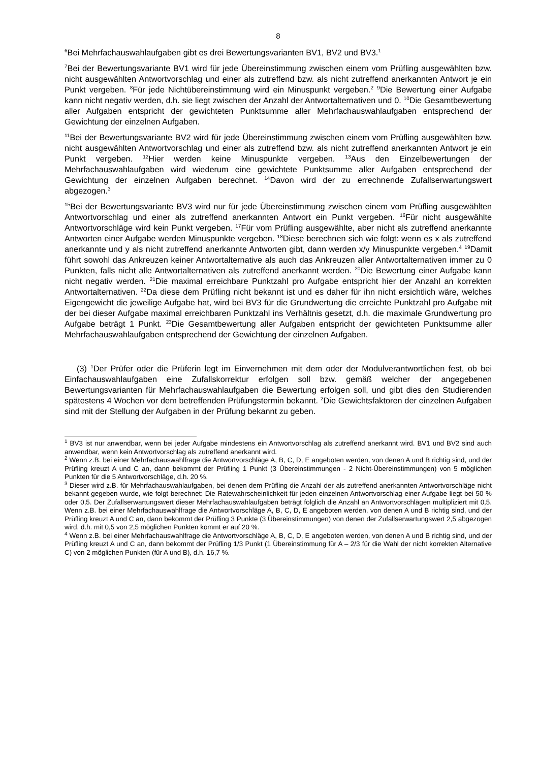8
<sup>6</sup> Bei Mehrfachauswahlaufgaben gibt es drei Bewertungsvarianten BV1, BV2 und BV3.<sup>1</sup>
<sup>7</sup> Bei der Bewertungsvariante BV1 wird für jede Übereinstimmung zwischen einem vom Prüfling ausgewählten bzw. nicht ausgewählten Antwortvorschlag und einer als zutreffend bzw. als nicht zutreffend anerkannten Antwort je ein Punkt vergeben. <sup>8</sup>Für jede Nichtübereinstimmung wird ein Minuspunkt vergeben.<sup>2</sup> <sup>9</sup>Die Bewertung einer Aufgabe kann nicht negativ werden, d.h. sie liegt zwischen der Anzahl der Antwortalternativen und 0. <sup>10</sup>Die Gesamtbewertung aller Aufgaben entspricht der gewichteten Punktsumme aller Mehrfachauswahlaufgaben entsprechend der Gewichtung der einzelnen Aufgaben.
<sup>11</sup> Bei der Bewertungsvariante BV2 wird für jede Übereinstimmung zwischen einem vom Prüfling ausgewählten bzw. nicht ausgewählten Antwortvorschlag und einer als zutreffend bzw. als nicht zutreffend anerkannten Antwort je ein Punkt vergeben. <sup>12</sup>Hier werden keine Minuspunkte vergeben. <sup>13</sup>Aus den Einzelbewertungen der Mehrfachauswahlaufgaben wird wiederum eine gewichtete Punktsumme aller Aufgaben entsprechend der Gewichtung der einzelnen Aufgaben berechnet. <sup>14</sup>Davon wird der zu errechnende Zufallserwartungswert abgezogen.<sup>3</sup>
<sup>15</sup> Bei der Bewertungsvariante BV3 wird nur für jede Übereinstimmung zwischen einem vom Prüfling ausgewählten Antwortvorschlag und einer als zutreffend anerkannten Antwort ein Punkt vergeben. <sup>16</sup>Für nicht ausgewählte Antwortvorschläge wird kein Punkt vergeben. <sup>17</sup>Für vom Prüfling ausgewählte, aber nicht als zutreffend anerkannte Antworten einer Aufgabe werden Minuspunkte vergeben. <sup>18</sup>Diese berechnen sich wie folgt: wenn es x als zutreffend anerkannte und y als nicht zutreffend anerkannte Antworten gibt, dann werden x/y Minuspunkte vergeben.<sup>4</sup> <sup>19</sup>Damit führt sowohl das Ankreuzen keiner Antwortalternative als auch das Ankreuzen aller Antwortalternativen immer zu 0 Punkten, falls nicht alle Antwortalternativen als zutreffend anerkannt werden. <sup>20</sup>Die Bewertung einer Aufgabe kann nicht negativ werden. <sup>21</sup>Die maximal erreichbare Punktzahl pro Aufgabe entspricht hier der Anzahl an korrekten Antwortalternativen. <sup>22</sup>Da diese dem Prüfling nicht bekannt ist und es daher für ihn nicht ersichtlich wäre, welches Eigengewicht die jeweilige Aufgabe hat, wird bei BV3 für die Grundwertung die erreichte Punktzahl pro Aufgabe mit der bei dieser Aufgabe maximal erreichbaren Punktzahl ins Verhältnis gesetzt, d.h. die maximale Grundwertung pro Aufgabe beträgt 1 Punkt. <sup>23</sup>Die Gesamtbewertung aller Aufgaben entspricht der gewichteten Punktsumme aller Mehrfachauswahlaufgaben entsprechend der Gewichtung der einzelnen Aufgaben.
(3) <sup>1</sup>Der Prüfer oder die Prüferin legt im Einvernehmen mit dem oder der Modulverantwortlichen fest, ob bei Einfachauswahlaufgaben eine Zufallskorrektur erfolgen soll bzw. gemäß welcher der angegebenen Bewertungsvarianten für Mehrfachauswahlaufgaben die Bewertung erfolgen soll, und gibt dies den Studierenden spätestens 4 Wochen vor dem betreffenden Prüfungstermin bekannt. <sup>2</sup>Die Gewichtsfaktoren der einzelnen Aufgaben sind mit der Stellung der Aufgaben in der Prüfung bekannt zu geben.
<sup>1</sup> BV3 ist nur anwendbar, wenn bei jeder Aufgabe mindestens ein Antwortvorschlag als zutreffend anerkannt wird. BV1 und BV2 sind auch anwendbar, wenn kein Antwortvorschlag als zutreffend anerkannt wird.
<sup>2</sup> Wenn z.B. bei einer Mehrfachauswahlfrage die Antwortvorschläge A, B, C, D, E angeboten werden, von denen A und B richtig sind, und der Prüfling kreuzt A und C an, dann bekommt der Prüfling 1 Punkt (3 Übereinstimmungen - 2 Nicht-Übereinstimmungen) von 5 möglichen Punkten für die 5 Antwortvorschläge, d.h. 20 %.
<sup>3</sup> Dieser wird z.B. für Mehrfachauswahlaufgaben, bei denen dem Prüfling die Anzahl der als zutreffend anerkannten Antwortvorschläge nicht bekannt gegeben wurde, wie folgt berechnet: Die Ratewahrscheinlichkeit für jeden einzelnen Antwortvorschlag einer Aufgabe liegt bei 50 % oder 0,5. Der Zufallserwartungswert dieser Mehrfachauswahlaufgaben beträgt folglich die Anzahl an Antwortvorschlägen multipliziert mit 0,5. Wenn z.B. bei einer Mehrfachauswahlfrage die Antwortvorschläge A, B, C, D, E angeboten werden, von denen A und B richtig sind, und der Prüfling kreuzt A und C an, dann bekommt der Prüfling 3 Punkte (3 Übereinstimmungen) von denen der Zufallserwartungswert 2,5 abgezogen wird, d.h. mit 0,5 von 2,5 möglichen Punkten kommt er auf 20 %.
<sup>4</sup> Wenn z.B. bei einer Mehrfachauswahlfrage die Antwortvorschläge A, B, C, D, E angeboten werden, von denen A und B richtig sind, und der Prüfling kreuzt A und C an, dann bekommt der Prüfling 1/3 Punkt (1 Übereinstimmung für A – 2/3 für die Wahl der nicht korrekten Alternative C) von 2 möglichen Punkten (für A und B), d.h. 16,7 %.